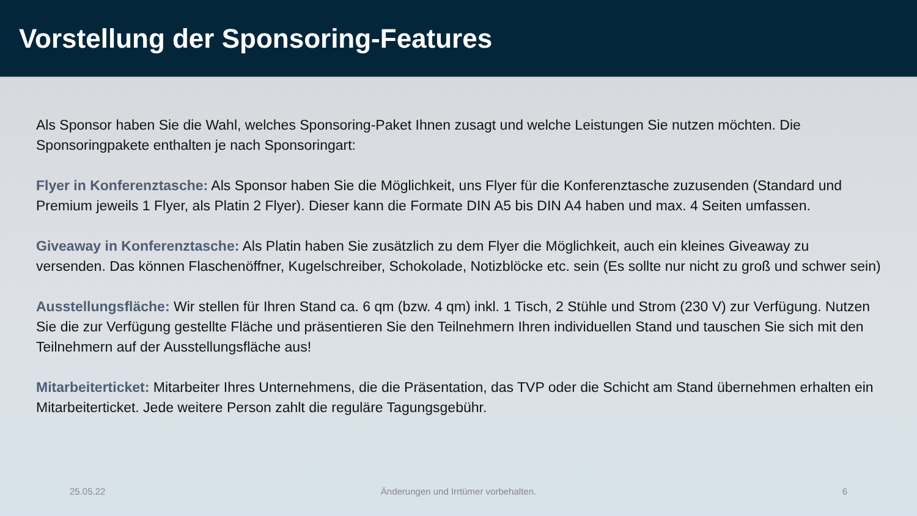Vorstellung der Sponsoring-Features
Als Sponsor haben Sie die Wahl, welches Sponsoring-Paket Ihnen zusagt und welche Leistungen Sie nutzen möchten. Die Sponsoringpakete enthalten je nach Sponsoringart:
Flyer in Konferenztasche: Als Sponsor haben Sie die Möglichkeit, uns Flyer für die Konferenztasche zuzusenden (Standard und Premium jeweils 1 Flyer, als Platin 2 Flyer). Dieser kann die Formate DIN A5 bis DIN A4 haben und max. 4 Seiten umfassen.
Giveaway in Konferenztasche: Als Platin haben Sie zusätzlich zu dem Flyer die Möglichkeit, auch ein kleines Giveaway zu versenden. Das können Flaschenöffner, Kugelschreiber, Schokolade, Notizblöcke etc. sein (Es sollte nur nicht zu groß und schwer sein)
Ausstellungsfläche: Wir stellen für Ihren Stand ca. 6 qm (bzw. 4 qm) inkl. 1 Tisch, 2 Stühle und Strom (230 V) zur Verfügung. Nutzen Sie die zur Verfügung gestellte Fläche und präsentieren Sie den Teilnehmern Ihren individuellen Stand und tauschen Sie sich mit den Teilnehmern auf der Ausstellungsfläche aus!
Mitarbeiterticket: Mitarbeiter Ihres Unternehmens, die die Präsentation, das TVP oder die Schicht am Stand übernehmen erhalten ein Mitarbeiterticket. Jede weitere Person zahlt die reguläre Tagungsgebühr.
25.05.22 Änderungen und Irrtümer vorbehalten.
6